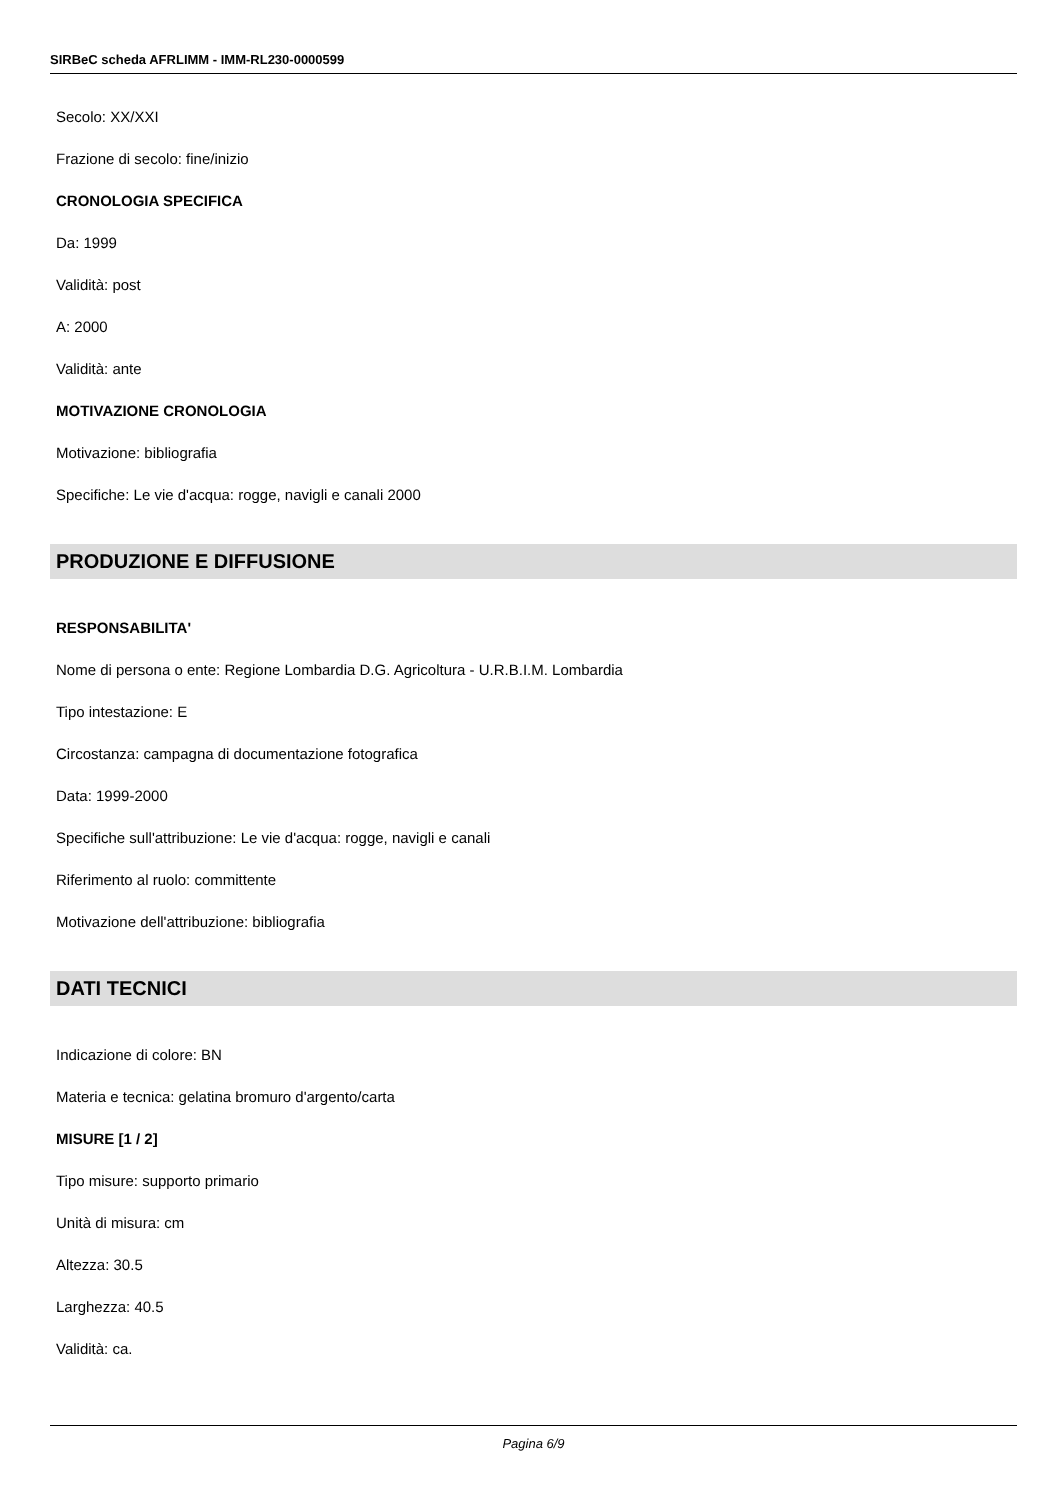SIRBeC scheda AFRLIMM - IMM-RL230-0000599
Secolo: XX/XXI
Frazione di secolo: fine/inizio
CRONOLOGIA SPECIFICA
Da: 1999
Validità: post
A: 2000
Validità: ante
MOTIVAZIONE CRONOLOGIA
Motivazione: bibliografia
Specifiche: Le vie d'acqua: rogge, navigli e canali 2000
PRODUZIONE E DIFFUSIONE
RESPONSABILITA'
Nome di persona o ente: Regione Lombardia D.G. Agricoltura - U.R.B.I.M. Lombardia
Tipo intestazione: E
Circostanza: campagna di documentazione fotografica
Data: 1999-2000
Specifiche sull'attribuzione: Le vie d'acqua: rogge, navigli e canali
Riferimento al ruolo: committente
Motivazione dell'attribuzione: bibliografia
DATI TECNICI
Indicazione di colore: BN
Materia e tecnica: gelatina bromuro d'argento/carta
MISURE [1 / 2]
Tipo misure: supporto primario
Unità di misura: cm
Altezza: 30.5
Larghezza: 40.5
Validità: ca.
Pagina 6/9